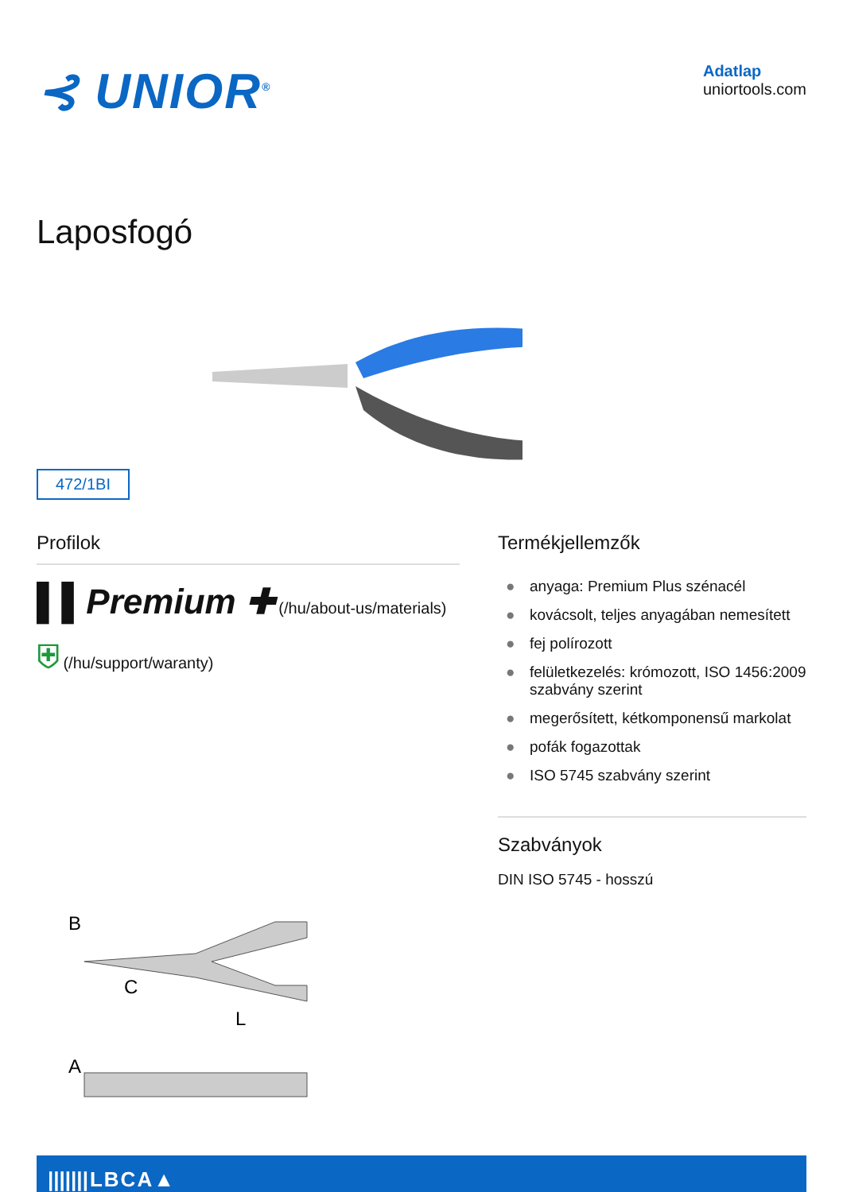⊰ UNIOR<sup>®</sup>
Adatlap
uniortools.com
Laposfogó
472/1BI
Profilok
▌▌Premium ✚ (/hu/about-us/materials) ⛨ (/hu/support/waranty)
B
C
L
A
Termékjellemzők
● anyaga: Premium Plus szénacél
● kovácsolt, teljes anyagában nemesített
● fej polírozott
● felületkezelés: krómozott, ISO 1456:2009 szabvány szerint
● megerősített, kétkomponensű markolat
● pofák fogazottak
● ISO 5745 szabvány szerint
Szabványok
DIN ISO 5745 - hosszú
| /////// | L | B | C | A | ▲ | |
| --- | --- | --- | --- | --- | --- | --- |